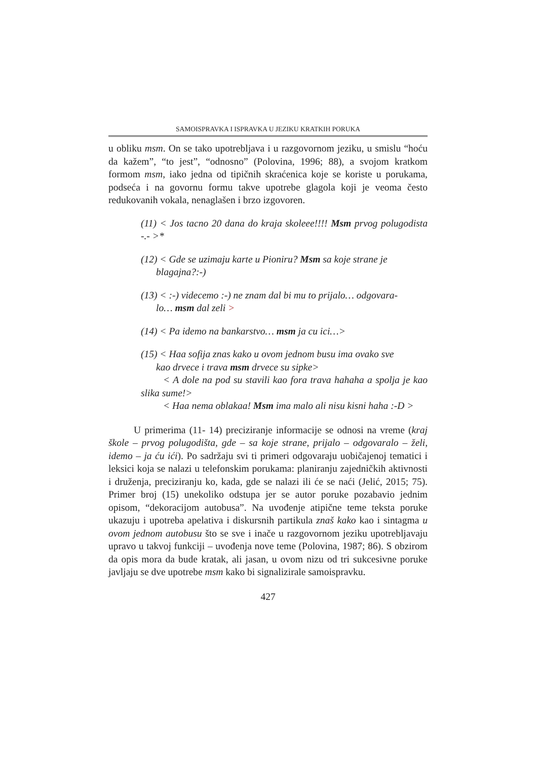SAMOISPRAVKA I ISPRAVKA U JEZIKU KRATKIH PORUKA
u obliku msm. On se tako upotrebljava i u razgovornom jeziku, u smislu “hoću da kažem”, “to jest”, “odnosno” (Polovina, 1996; 88), a svojom kratkom formom msm, iako jedna od tipičnih skraćenica koje se koriste u porukama, podseća i na govornu formu takve upotrebe glagola koji je veoma često redukovanih vokala, nenaglašen i brzo izgovoren.
(11) < Jos tacno 20 dana do kraja skoleee!!!! Msm prvog polugodista -.- >*
(12) < Gde se uzimaju karte u Pioniru? Msm sa koje strane je
blagajna?:-)
(13) < :-) videcemo :-) ne znam dal bi mu to prijalo… odgovara-
lo… msm dal zeli >
(14) < Pa idemo na bankarstvo… msm ja cu ici…>
(15) < Haa sofija znas kako u ovom jednom busu ima ovako sve
kao drvece i trava msm drvece su sipke>
< A dole na pod su stavili kao fora trava hahaha a spolja je kao slika sume!>
< Haa nema oblakaa! Msm ima malo ali nisu kisni haha :-D >
U primerima (11- 14) preciziranje informacije se odnosi na vreme (kraj škole – prvog polugodišta, gde – sa koje strane, prijalo – odgovaralo – želi, idemo – ja ću ići). Po sadržaju svi ti primeri odgovaraju uobičajenoj tematici i leksici koja se nalazi u telefonskim porukama: planiranju zajedničkih aktivnosti i druženja, preciziranju ko, kada, gde se nalazi ili će se naći (Jelić, 2015; 75). Primer broj (15) unekoliko odstupa jer se autor poruke pozabavio jednim opisom, “dekoracijom autobusa”. Na uvođenje atipične teme teksta poruke ukazuju i upotreba apelativa i diskursnih partikula znaš kako kao i sintagma u ovom jednom autobusu što se sve i inače u razgovornom jeziku upotrebljavaju upravo u takvoj funkciji – uvođenja nove teme (Polovina, 1987; 86). S obzirom da opis mora da bude kratak, ali jasan, u ovom nizu od tri sukcesivne poruke javljaju se dve upotrebe msm kako bi signalizirale samoispravku.
427